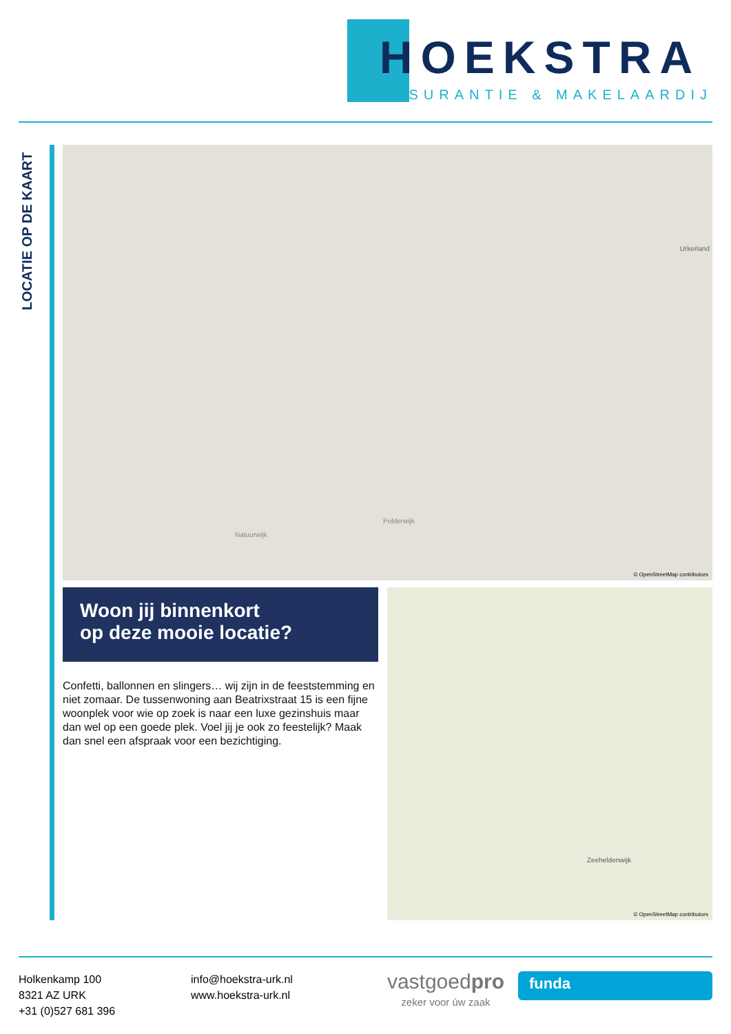HOEKSTRA
ASSURANTIE & MAKELAARDIJ
LOCATIE OP DE KAART
Urkerland
Polderwijk
Natuurwijk
© OpenStreetMap contributors
Woon jij binnenkort
op deze mooie locatie?
Confetti, ballonnen en slingers… wij zijn in de feeststemming en niet zomaar. De tussenwoning aan Beatrixstraat 15 is een fijne woonplek voor wie op zoek is naar een luxe gezinshuis maar dan wel op een goede plek. Voel jij je ook zo feestelijk? Maak dan snel een afspraak voor een bezichtiging.
Zeeheldenwijk
© OpenStreetMap contributors
Holkenkamp 100
8321 AZ URK
+31 (0)527 681 396
info@hoekstra-urk.nl
www.hoekstra-urk.nl
vastgoedpro
zeker voor úw zaak
funda